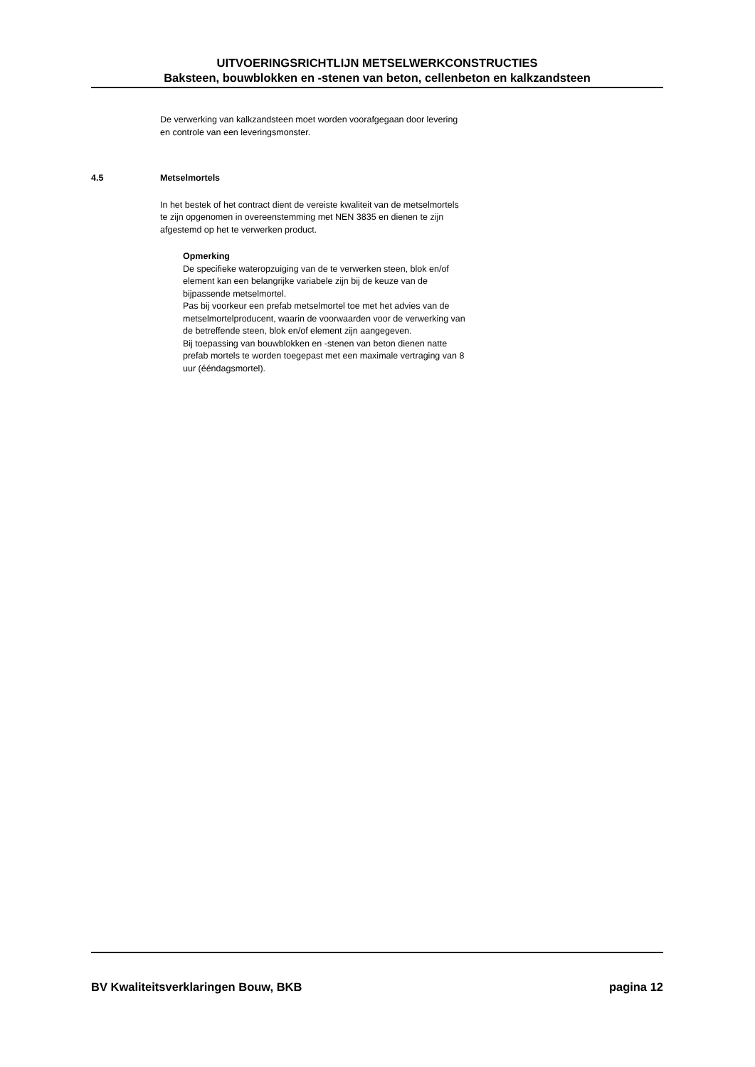UITVOERINGSRICHTLIJN METSELWERKCONSTRUCTIES
Baksteen, bouwblokken en -stenen van beton, cellenbeton en kalkzandsteen
De verwerking van kalkzandsteen moet worden voorafgegaan door levering en controle van een leveringsmonster.
4.5 Metselmortels
In het bestek of het contract dient de vereiste kwaliteit van de metselmortels te zijn opgenomen in overeenstemming met NEN 3835 en dienen te zijn afgestemd op het te verwerken product.
Opmerking
De specifieke wateropzuiging van de te verwerken steen, blok en/of element kan een belangrijke variabele zijn bij de keuze van de bijpassende metselmortel.
Pas bij voorkeur een prefab metselmortel toe met het advies van de metselmortelproducent, waarin de voorwaarden voor de verwerking van de betreffende steen, blok en/of element zijn aangegeven.
Bij toepassing van bouwblokken en -stenen van beton dienen natte prefab mortels te worden toegepast met een maximale vertraging van 8 uur (ééndagsmortel).
BV Kwaliteitsverklaringen Bouw, BKB pagina 12